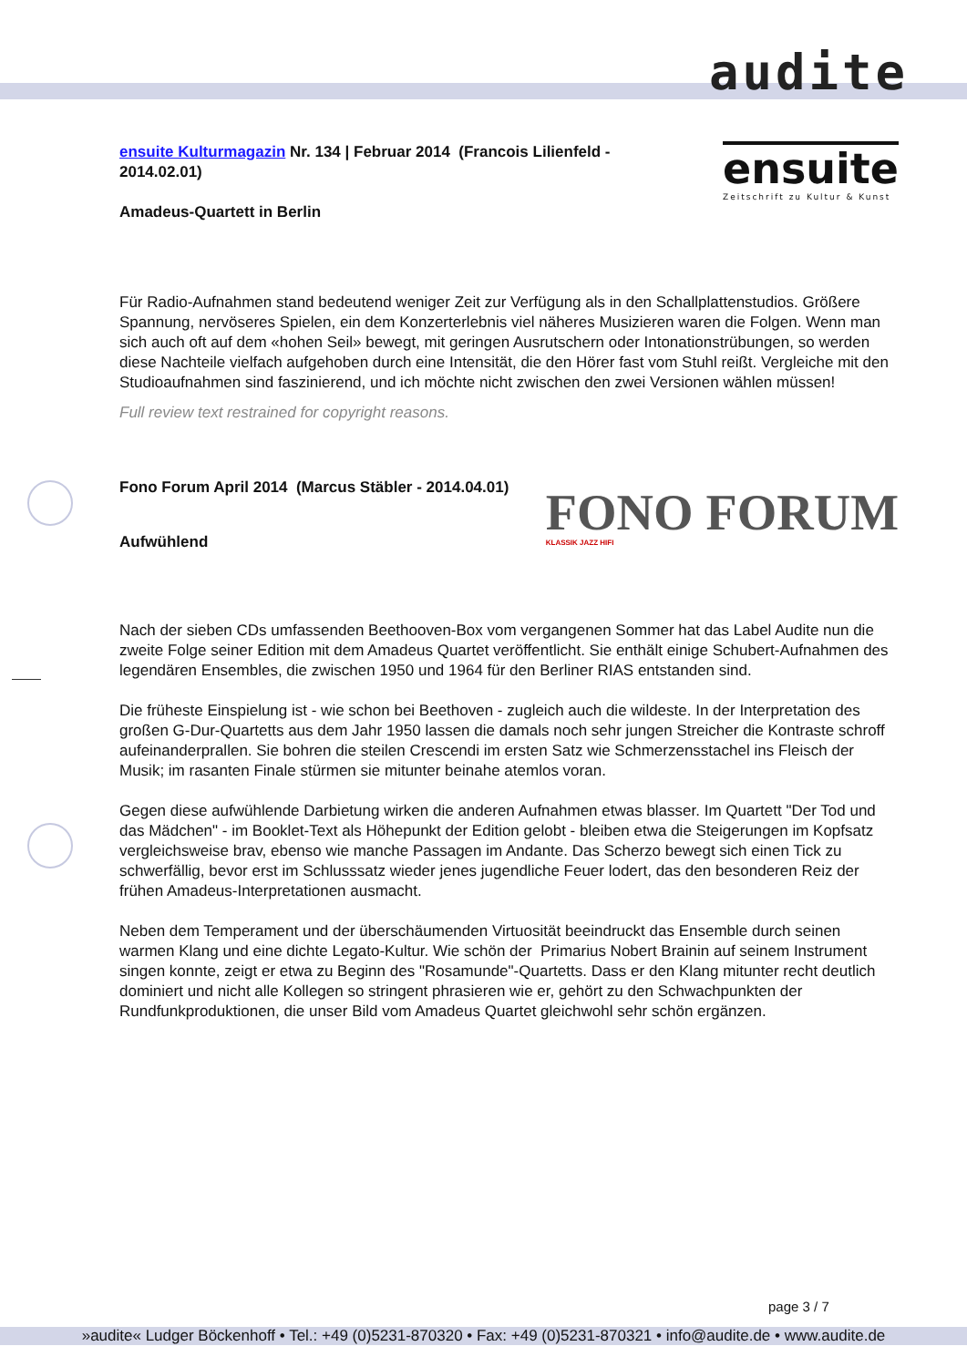audite
ensuite
Zeitschrift zu Kultur & Kunst
FONO FORUM
KLASSIK JAZZ HIFI
ensuite Kulturmagazin Nr. 134 | Februar 2014 (Francois Lilienfeld - 2014.02.01)
Amadeus-Quartett in Berlin
Für Radio-Aufnahmen stand bedeutend weniger Zeit zur Verfügung als in den Schallplattenstudios. Größere Spannung, nervöseres Spielen, ein dem Konzerterlebnis viel näheres Musizieren waren die Folgen. Wenn man sich auch oft auf dem «hohen Seil» bewegt, mit geringen Ausrutschern oder Intonationstrübungen, so werden diese Nachteile vielfach aufgehoben durch eine Intensität, die den Hörer fast vom Stuhl reißt. Vergleiche mit den Studioaufnahmen sind faszinierend, und ich möchte nicht zwischen den zwei Versionen wählen müssen!
Full review text restrained for copyright reasons.
Fono Forum April 2014 (Marcus Stäbler - 2014.04.01)
Aufwühlend
Nach der sieben CDs umfassenden Beethooven-Box vom vergangenen Sommer hat das Label Audite nun die zweite Folge seiner Edition mit dem Amadeus Quartet veröffentlicht. Sie enthält einige Schubert-Aufnahmen des legendären Ensembles, die zwischen 1950 und 1964 für den Berliner RIAS entstanden sind.
Die früheste Einspielung ist - wie schon bei Beethoven - zugleich auch die wildeste. In der Interpretation des großen G-Dur-Quartetts aus dem Jahr 1950 lassen die damals noch sehr jungen Streicher die Kontraste schroff aufeinanderprallen. Sie bohren die steilen Crescendi im ersten Satz wie Schmerzensstachel ins Fleisch der Musik; im rasanten Finale stürmen sie mitunter beinahe atemlos voran.
Gegen diese aufwühlende Darbietung wirken die anderen Aufnahmen etwas blasser. Im Quartett "Der Tod und das Mädchen" - im Booklet-Text als Höhepunkt der Edition gelobt - bleiben etwa die Steigerungen im Kopfsatz vergleichsweise brav, ebenso wie manche Passagen im Andante. Das Scherzo bewegt sich einen Tick zu schwerfällig, bevor erst im Schlusssatz wieder jenes jugendliche Feuer lodert, das den besonderen Reiz der frühen Amadeus-Interpretationen ausmacht.
Neben dem Temperament und der überschäumenden Virtuosität beeindruckt das Ensemble durch seinen warmen Klang und eine dichte Legato-Kultur. Wie schön der Primarius Nobert Brainin auf seinem Instrument singen konnte, zeigt er etwa zu Beginn des "Rosamunde"-Quartetts. Dass er den Klang mitunter recht deutlich dominiert und nicht alle Kollegen so stringent phrasieren wie er, gehört zu den Schwachpunkten der Rundfunkproduktionen, die unser Bild vom Amadeus Quartet gleichwohl sehr schön ergänzen.
page 3 / 7
»audite« Ludger Böckenhoff • Tel.: +49 (0)5231-870320 • Fax: +49 (0)5231-870321 • info@audite.de • www.audite.de